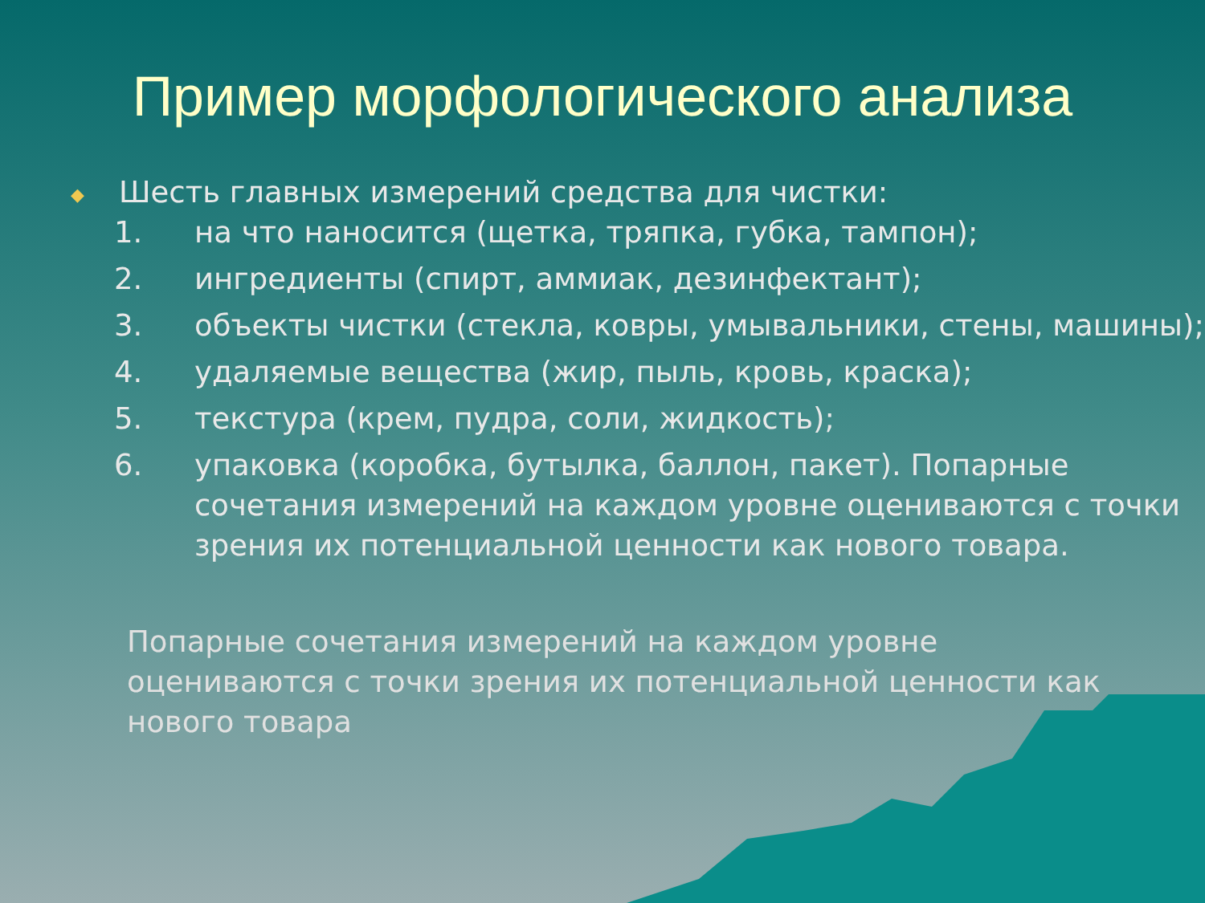Пример морфологического анализа
◆ Шесть главных измерений средства для чистки:
1. на что наносится (щетка, тряпка, губка, тампон);
2. ингредиенты (спирт, аммиак, дезинфектант);
3. объекты чистки (стекла, ковры, умывальники, стены, машины);
4. удаляемые вещества (жир, пыль, кровь, краска);
5. текстура (крем, пудра, соли, жидкость);
6. упаковка (коробка, бутылка, баллон, пакет). Попарные сочетания измерений на каждом уровне оцениваются с точки зрения их потенциальной ценности как нового товара.
Попарные сочетания измерений на каждом уровне оцениваются с точки зрения их потенциальной ценности как нового товара